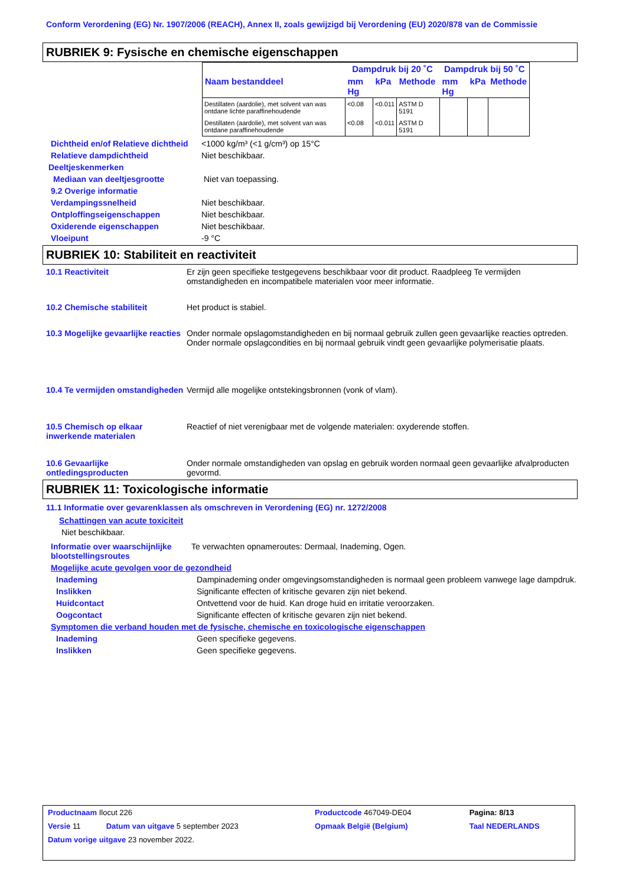Conform Verordening (EG) Nr. 1907/2006 (REACH), Annex II, zoals gewijzigd bij Verordening (EU) 2020/878 van de Commissie
RUBRIEK 9: Fysische en chemische eigenschappen
| | Dampdruk bij 20 ˚C | | | Dampdruk bij 50 ˚C | | |
| --- | --- | --- | --- | --- | --- | --- |
| Naam bestanddeel | mm Hg | kPa | Methode | mm Hg | kPa | Methode |
| Destillaten (aardolie), met solvent van was ontdane lichte paraffinehoudende | <0.08 | <0.011 | ASTM D 5191 | | | |
| Destillaten (aardolie), met solvent van was ontdane paraffinehoudende | <0.08 | <0.011 | ASTM D 5191 | | | |
Dichtheid en/of Relatieve dichtheid
<1000 kg/m³ (<1 g/cm³) op 15°C
Relatieve dampdichtheid Niet beschikbaar.
Deeltjeskenmerken
Mediaan van deeltjesgrootte Niet van toepassing.
9.2 Overige informatie
Verdampingssnelheid Niet beschikbaar.
Ontploffingseigenschappen Niet beschikbaar.
Oxiderende eigenschappen Niet beschikbaar.
Vloeipunt -9 °C
RUBRIEK 10: Stabiliteit en reactiviteit
10.1 Reactiviteit Er zijn geen specifieke testgegevens beschikbaar voor dit product. Raadpleeg Te vermijden omstandigheden en incompatibele materialen voor meer informatie.
10.2 Chemische stabiliteit Het product is stabiel.
10.3 Mogelijke gevaarlijke reacties
Onder normale opslagomstandigheden en bij normaal gebruik zullen geen gevaarlijke reacties optreden.
Onder normale opslagcondities en bij normaal gebruik vindt geen gevaarlijke polymerisatie plaats.
10.4 Te vermijden omstandigheden
Vermijd alle mogelijke ontstekingsbronnen (vonk of vlam).
10.5 Chemisch op elkaar inwerkende materialen
Reactief of niet verenigbaar met de volgende materialen: oxyderende stoffen.
10.6 Gevaarlijke ontledingsproducten
Onder normale omstandigheden van opslag en gebruik worden normaal geen gevaarlijke afvalproducten gevormd.
RUBRIEK 11: Toxicologische informatie
11.1 Informatie over gevarenklassen als omschreven in Verordening (EG) nr. 1272/2008
Schattingen van acute toxiciteit
Niet beschikbaar.
Informatie over waarschijnlijke blootstellingsroutes
Te verwachten opnameroutes: Dermaal, Inademing, Ogen.
Mogelijke acute gevolgen voor de gezondheid
Inademing Dampinademing onder omgevingsomstandigheden is normaal geen probleem vanwege lage dampdruk.
Inslikken Significante effecten of kritische gevaren zijn niet bekend.
Huidcontact Ontvettend voor de huid. Kan droge huid en irritatie veroorzaken.
Oogcontact Significante effecten of kritische gevaren zijn niet bekend.
Symptomen die verband houden met de fysische, chemische en toxicologische eigenschappen
Inademing Geen specifieke gegevens.
Inslikken Geen specifieke gegevens.
| Productnaam Ilocut 226 | | | Productcode 467049-DE04 | | Pagina: 8/13 |
| Versie 11 | Datum van uitgave 5 september 2023 | | Opmaak België (Belgium) | | Taal NEDERLANDS |
| Datum vorige uitgave 23 november 2022. | | | | | |